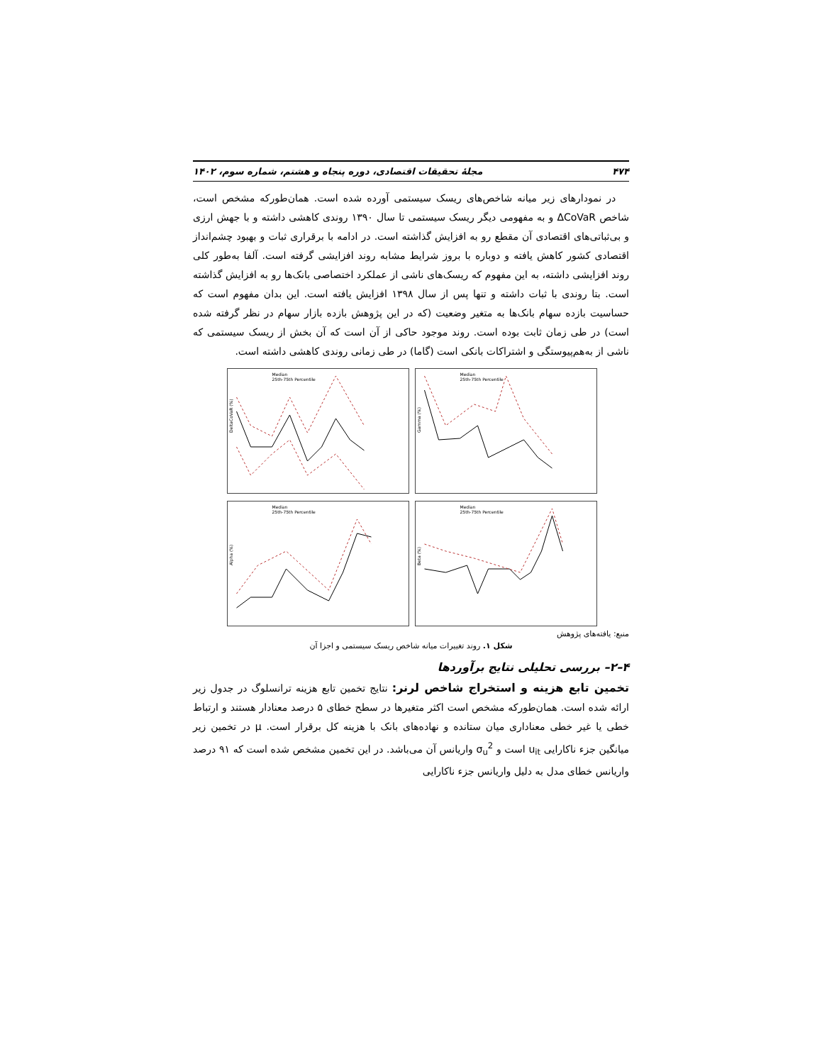۴۷۴ مجلهٔ تحقیقات اقتصادی، دوره پنجاه و هشتم، شماره سوم، ۱۴۰۲
در نمودارهای زیر میانه شاخص‌های ریسک سیستمی آورده شده است. همان‌طورکه مشخص است، شاخص ΔCoVaR و به مفهومی دیگر ریسک سیستمی تا سال ۱۳۹۰ روندی کاهشی داشته و با جهش ارزی و بی‌ثباتی‌های اقتصادی آن مقطع رو به افزایش گذاشته است. در ادامه با برقراری ثبات و بهبود چشم‌انداز اقتصادی کشور کاهش یافته و دوباره با بروز شرایط مشابه روند افزایشی گرفته است. آلفا به‌طور کلی روند افزایشی داشته، به این مفهوم که ریسک‌های ناشی از عملکرد اختصاصی بانک‌ها رو به افزایش گذاشته است. بتا روندی با ثبات داشته و تنها پس از سال ۱۳۹۸ افزایش یافته است. این بدان مفهوم است که حساسیت بازده سهام بانک‌ها به متغیر وضعیت (که در این پژوهش بازده بازار سهام در نظر گرفته شده است) در طی زمان ثابت بوده است. روند موجود حاکی از آن است که آن بخش از ریسک سیستمی که ناشی از به‌هم‌پیوستگی و اشتراکات بانکی است (گاما) در طی زمانی روندی کاهشی داشته است.
Median
25th-75th Percentile
DeltaCoVaR (%)
Median
25th-75th Percentile
Gamma (%)
Median
25th-75th Percentile
Alpha (%)
Median
25th-75th Percentile
Beta (%)
منبع: یافته‌های پژوهش
شکل ۱. روند تغییرات میانه شاخص ریسک سیستمی و اجزا آن
۴–۲– بررسی تحلیلی نتایج برآوردها
تخمین تابع هزینه و استخراج شاخص لرنر: نتایج تخمین تابع هزینه ترانسلوگ در جدول زیر ارائه شده است. همان‌طورکه مشخص است اکثر متغیرها در سطح خطای ۵ درصد معنادار هستند و ارتباط خطی یا غیر خطی معناداری میان ستانده و نهاده‌های بانک با هزینه کل برقرار است. μ در تخمین زیر میانگین جزء ناکارایی u<sub>it</sub> است و σ<sub>u</sub><sup>2</sup> واریانس آن می‌باشد. در این تخمین مشخص شده است که ۹۱ درصد واریانس خطای مدل به دلیل واریانس جزء ناکارایی